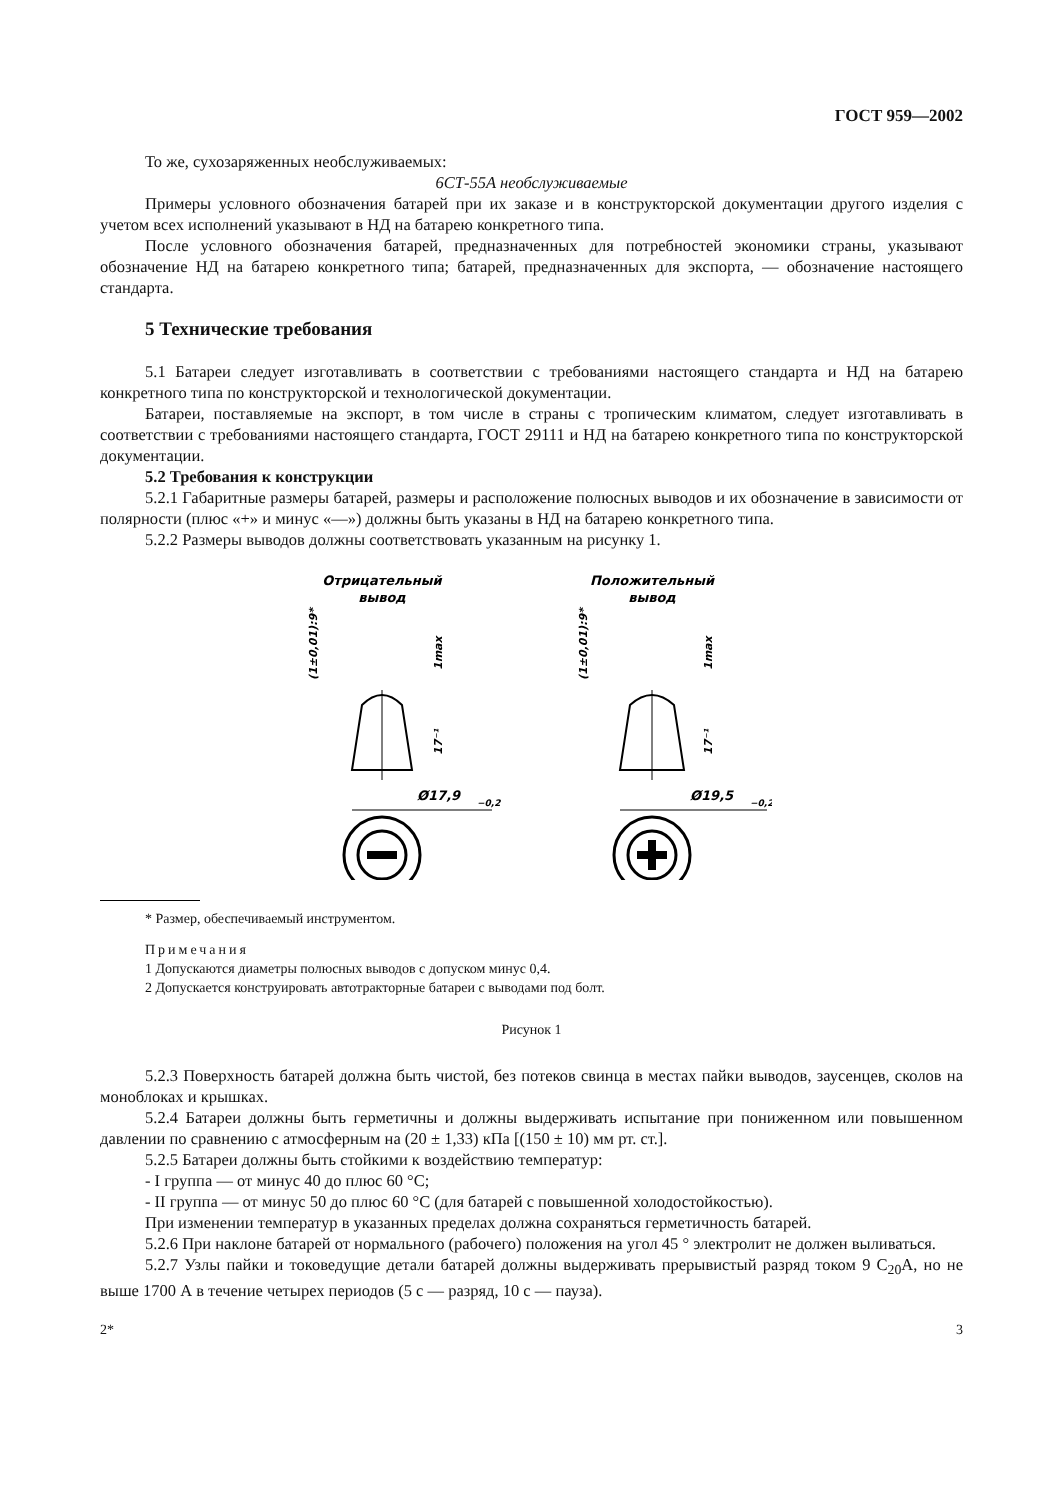ГОСТ 959—2002
То же, сухозаряженных необслуживаемых:
6СТ-55А необслуживаемые
Примеры условного обозначения батарей при их заказе и в конструкторской документации другого изделия с учетом всех исполнений указывают в НД на батарею конкретного типа.
После условного обозначения батарей, предназначенных для потребностей экономики страны, указывают обозначение НД на батарею конкретного типа; батарей, предназначенных для экспорта, — обозначение настоящего стандарта.
5 Технические требования
5.1 Батареи следует изготавливать в соответствии с требованиями настоящего стандарта и НД на батарею конкретного типа по конструкторской и технологической документации.
Батареи, поставляемые на экспорт, в том числе в страны с тропическим климатом, следует изготавливать в соответствии с требованиями настоящего стандарта, ГОСТ 29111 и НД на батарею конкретного типа по конструкторской документации.
5.2 Требования к конструкции
5.2.1 Габаритные размеры батарей, размеры и расположение полюсных выводов и их обозначение в зависимости от полярности (плюс «+» и минус «—») должны быть указаны в НД на батарею конкретного типа.
5.2.2 Размеры выводов должны соответствовать указанным на рисунку 1.
Отрицательный
вывод
Ø17,9
−0,2
(1±0,01):9*
1max
17⁻¹
Положительный
вывод
Ø19,5
−0,2
(1±0,01):9*
1max
17⁻¹
* Размер, обеспечиваемый инструментом.
Примечания
1 Допускаются диаметры полюсных выводов с допуском минус 0,4.
2 Допускается конструировать автотракторные батареи с выводами под болт.
Рисунок 1
5.2.3 Поверхность батарей должна быть чистой, без потеков свинца в местах пайки выводов, заусенцев, сколов на моноблоках и крышках.
5.2.4 Батареи должны быть герметичны и должны выдерживать испытание при пониженном или повышенном давлении по сравнению с атмосферным на (20 ± 1,33) кПа [(150 ± 10) мм рт. ст.].
5.2.5 Батареи должны быть стойкими к воздействию температур:
- I группа — от минус 40 до плюс 60 °С;
- II группа — от минус 50 до плюс 60 °С (для батарей с повышенной холодостойкостью).
При изменении температур в указанных пределах должна сохраняться герметичность батарей.
5.2.6 При наклоне батарей от нормального (рабочего) положения на угол 45 ° электролит не должен выливаться.
5.2.7 Узлы пайки и токоведущие детали батарей должны выдерживать прерывистый разряд током 9 C<sub>20</sub>A, но не выше 1700 А в течение четырех периодов (5 с — разряд, 10 с — пауза).
2* 3